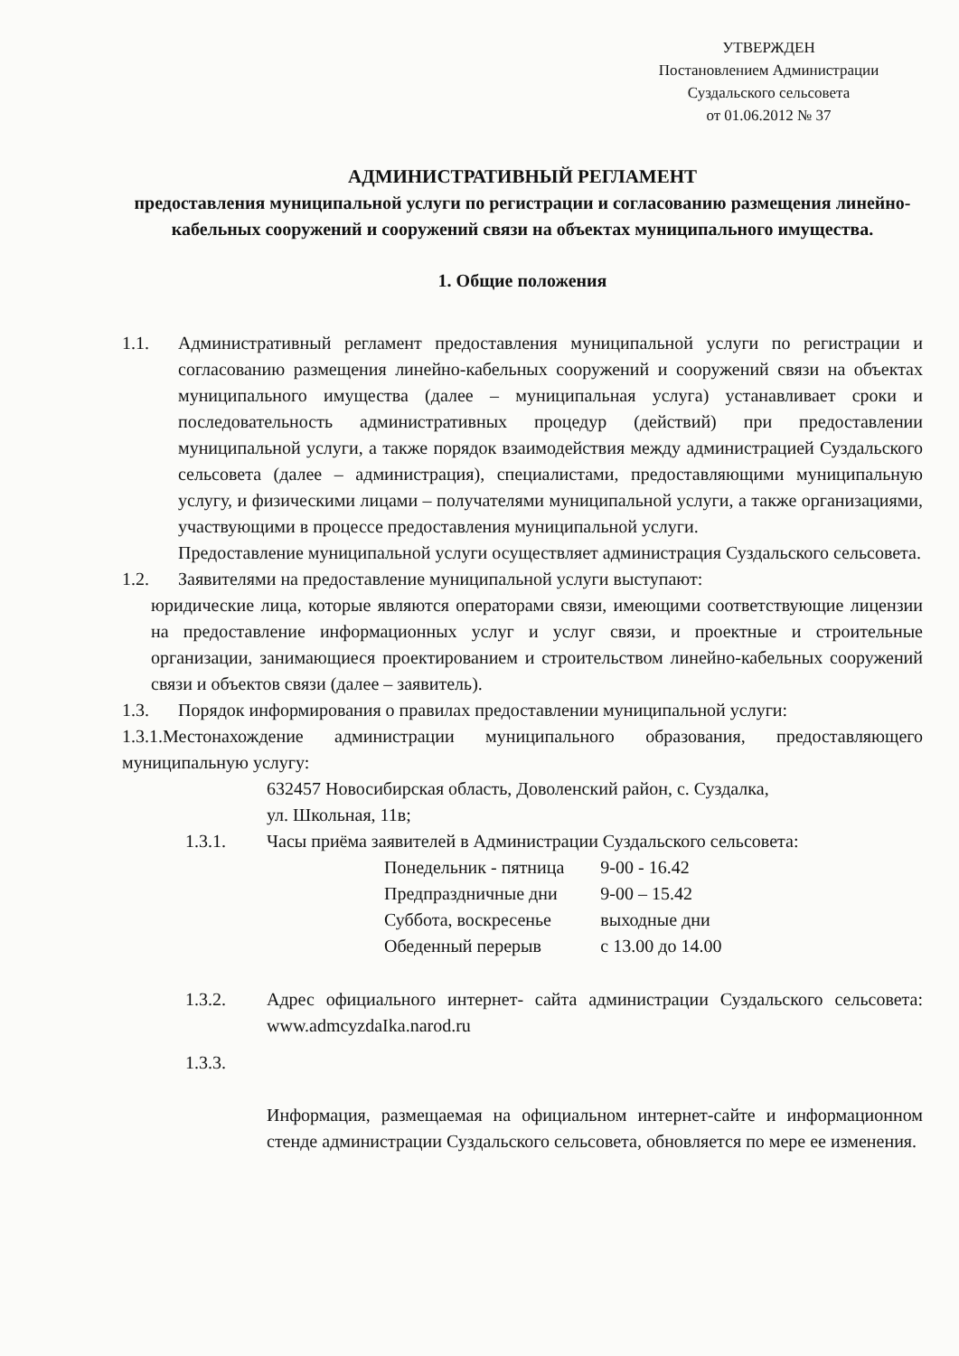УТВЕРЖДЕН
Постановлением Администрации
Суздальского сельсовета
от 01.06.2012 № 37
АДМИНИСТРАТИВНЫЙ РЕГЛАМЕНТ
предоставления муниципальной услуги по регистрации и согласованию размещения линейно-кабельных сооружений и сооружений связи на объектах муниципального имущества.
1. Общие положения
1.1. Административный регламент предоставления муниципальной услуги по регистрации и согласованию размещения линейно-кабельных сооружений и сооружений связи на объектах муниципального имущества (далее – муниципальная услуга) устанавливает сроки и последовательность административных процедур (действий) при предоставлении муниципальной услуги, а также порядок взаимодействия между администрацией Суздальского сельсовета (далее – администрация), специалистами, предоставляющими муниципальную услугу, и физическими лицами – получателями муниципальной услуги, а также организациями, участвующими в процессе предоставления муниципальной услуги.
Предоставление муниципальной услуги осуществляет администрация Суздальского сельсовета.
1.2. Заявителями на предоставление муниципальной услуги выступают:
юридические лица, которые являются операторами связи, имеющими соответствующие лицензии на предоставление информационных услуг и услуг связи, и проектные и строительные организации, занимающиеся проектированием и строительством линейно-кабельных сооружений связи и объектов связи (далее – заявитель).
1.3. Порядок информирования о правилах предоставлении муниципальной услуги:
1.3.1.Местонахождение администрации муниципального образования, предоставляющего муниципальную услугу:
632457 Новосибирская область, Доволенский район, с. Суздалка,
ул. Школьная, 11в;
1.3.1. Часы приёма заявителей в Администрации Суздальского сельсовета:
| Понедельник - пятница | 9-00 - 16.42 |
| Предпраздничные дни | 9-00 – 15.42 |
| Суббота, воскресенье | выходные дни |
| Обеденный перерыв | с 13.00 до 14.00 |
1.3.2. Адрес официального интернет- сайта администрации Суздальского сельсовета: www.admcyzdaIka.narod.ru
1.3.3.
Информация, размещаемая на официальном интернет-сайте и информационном стенде администрации Суздальского сельсовета, обновляется по мере ее изменения.